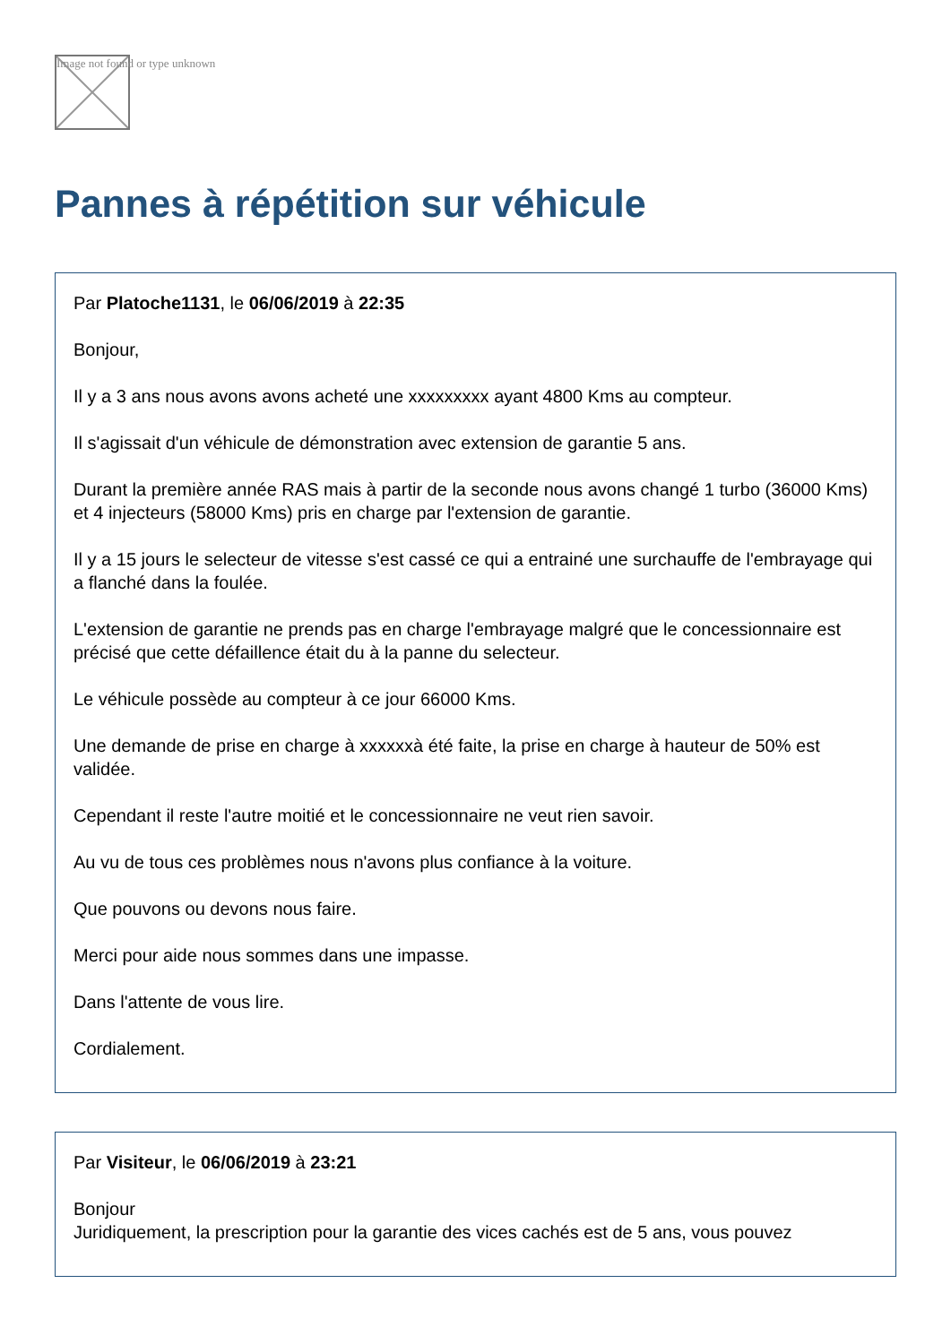Image not found or type unknown
Pannes à répétition sur véhicule
Par Platoche1131, le 06/06/2019 à 22:35
Bonjour,
Il y a 3 ans nous avons avons acheté une xxxxxxxxx ayant 4800 Kms au compteur.
Il s'agissait d'un véhicule de démonstration avec extension de garantie 5 ans.
Durant la première année RAS mais à partir de la seconde nous avons changé 1 turbo (36000 Kms) et 4 injecteurs (58000 Kms) pris en charge par l'extension de garantie.
Il y a 15 jours le selecteur de vitesse s'est cassé ce qui a entrainé une surchauffe de l'embrayage qui a flanché dans la foulée.
L'extension de garantie ne prends pas en charge l'embrayage malgré que le concessionnaire est précisé que cette défaillence était du à la panne du selecteur.
Le véhicule possède au compteur à ce jour 66000 Kms.
Une demande de prise en charge à xxxxxxà été faite, la prise en charge à hauteur de 50% est validée.
Cependant il reste l'autre moitié et le concessionnaire ne veut rien savoir.
Au vu de tous ces problèmes nous n'avons plus confiance à la voiture.
Que pouvons ou devons nous faire.
Merci pour aide nous sommes dans une impasse.
Dans l'attente de vous lire.
Cordialement.
Par Visiteur, le 06/06/2019 à 23:21
Bonjour
Juridiquement, la prescription pour la garantie des vices cachés est de 5 ans, vous pouvez